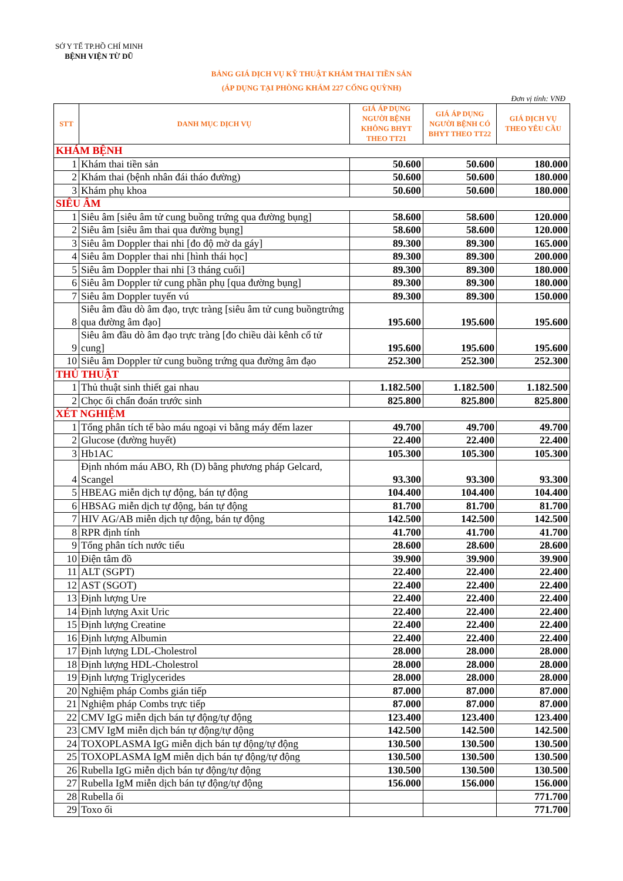SỞ Y TẾ TP.HỒ CHÍ MINH
BỆNH VIỆN TỪ DŨ
BẢNG GIÁ DỊCH VỤ KỸ THUẬT KHÁM THAI TIỀN SẢN
(ÁP DỤNG TẠI PHÒNG KHÁM 227 CỐNG QUỲNH)
Đơn vị tính: VNĐ
| STT | DANH MỤC DỊCH VỤ | GIÁ ÁP DỤNG NGƯỜI BỆNH KHÔNG BHYT THEO TT21 | GIÁ ÁP DỤNG NGƯỜI BỆNH CÓ BHYT THEO TT22 | GIÁ DỊCH VỤ THEO YÊU CẦU |
| --- | --- | --- | --- | --- |
| KHÁM BỆNH | | | | |
| 1 | Khám thai tiền sản | 50.600 | 50.600 | 180.000 |
| 2 | Khám thai (bệnh nhân đái tháo đường) | 50.600 | 50.600 | 180.000 |
| 3 | Khám phụ khoa | 50.600 | 50.600 | 180.000 |
| SIÊU ÂM | | | | |
| 1 | Siêu âm [siêu âm tử cung buồng trứng qua đường bụng] | 58.600 | 58.600 | 120.000 |
| 2 | Siêu âm [siêu âm thai qua đường bụng] | 58.600 | 58.600 | 120.000 |
| 3 | Siêu âm Doppler thai nhi [đo độ mờ da gáy] | 89.300 | 89.300 | 165.000 |
| 4 | Siêu âm Doppler thai nhi [hình thái học] | 89.300 | 89.300 | 200.000 |
| 5 | Siêu âm Doppler thai nhi [3 tháng cuối] | 89.300 | 89.300 | 180.000 |
| 6 | Siêu âm Doppler tử cung phần phụ [qua đường bụng] | 89.300 | 89.300 | 180.000 |
| 7 | Siêu âm Doppler tuyến vú | 89.300 | 89.300 | 150.000 |
| 8 | Siêu âm đầu dò âm đạo, trực tràng [siêu âm tử cung buồngtrứng qua đường âm đạo] | 195.600 | 195.600 | 195.600 |
| 9 | Siêu âm đầu dò âm đạo trực tràng [đo chiều dài kênh cổ tử cung] | 195.600 | 195.600 | 195.600 |
| 10 | Siêu âm Doppler tử cung buồng trứng qua đường âm đạo | 252.300 | 252.300 | 252.300 |
| THỦ THUẬT | | | | |
| 1 | Thủ thuật sinh thiết gai nhau | 1.182.500 | 1.182.500 | 1.182.500 |
| 2 | Chọc ối chẩn đoán trước sinh | 825.800 | 825.800 | 825.800 |
| XÉT NGHIỆM | | | | |
| 1 | Tổng phân tích tế bào máu ngoại vi bằng máy đếm lazer | 49.700 | 49.700 | 49.700 |
| 2 | Glucose (đường huyết) | 22.400 | 22.400 | 22.400 |
| 3 | Hb1AC | 105.300 | 105.300 | 105.300 |
| 4 | Định nhóm máu ABO, Rh (D) bằng phương pháp Gelcard, Scangel | 93.300 | 93.300 | 93.300 |
| 5 | HBEAG miễn dịch tự động, bán tự động | 104.400 | 104.400 | 104.400 |
| 6 | HBSAG miễn dịch tự động, bán tự động | 81.700 | 81.700 | 81.700 |
| 7 | HIV AG/AB miễn dịch tự động, bán tự động | 142.500 | 142.500 | 142.500 |
| 8 | RPR định tính | 41.700 | 41.700 | 41.700 |
| 9 | Tổng phân tích nước tiểu | 28.600 | 28.600 | 28.600 |
| 10 | Điện tâm đồ | 39.900 | 39.900 | 39.900 |
| 11 | ALT (SGPT) | 22.400 | 22.400 | 22.400 |
| 12 | AST (SGOT) | 22.400 | 22.400 | 22.400 |
| 13 | Định lượng Ure | 22.400 | 22.400 | 22.400 |
| 14 | Định lượng Axit Uric | 22.400 | 22.400 | 22.400 |
| 15 | Định lượng Creatine | 22.400 | 22.400 | 22.400 |
| 16 | Định lượng Albumin | 22.400 | 22.400 | 22.400 |
| 17 | Định lượng LDL-Cholestrol | 28.000 | 28.000 | 28.000 |
| 18 | Định lượng HDL-Cholestrol | 28.000 | 28.000 | 28.000 |
| 19 | Định lượng Triglycerides | 28.000 | 28.000 | 28.000 |
| 20 | Nghiệm pháp Combs gián tiếp | 87.000 | 87.000 | 87.000 |
| 21 | Nghiệm pháp Combs trực tiếp | 87.000 | 87.000 | 87.000 |
| 22 | CMV IgG miễn dịch bán tự động/tự động | 123.400 | 123.400 | 123.400 |
| 23 | CMV IgM miễn dịch bán tự động/tự động | 142.500 | 142.500 | 142.500 |
| 24 | TOXOPLASMA IgG miễn dịch bán tự động/tự động | 130.500 | 130.500 | 130.500 |
| 25 | TOXOPLASMA IgM miễn dịch bán tự động/tự động | 130.500 | 130.500 | 130.500 |
| 26 | Rubella IgG miễn dịch bán tự động/tự động | 130.500 | 130.500 | 130.500 |
| 27 | Rubella IgM miễn dịch bán tự động/tự động | 156.000 | 156.000 | 156.000 |
| 28 | Rubella ối | | | 771.700 |
| 29 | Toxo ối | | | 771.700 |